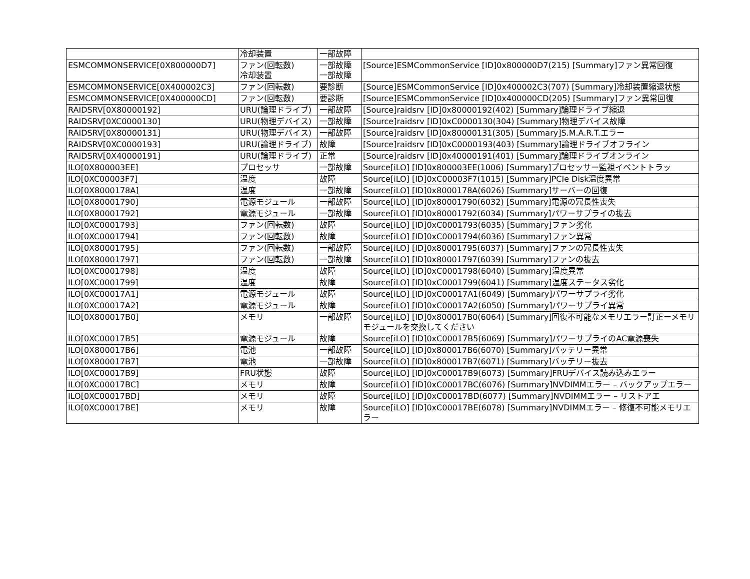| | 冷却装置 | 一部故障 | |
| ESMCOMMONSERVICE[0X800000D7] | ファン(回転数) 冷却装置 | 一部故障 一部故障 | [Source]ESMCommonService [ID]0x800000D7(215) [Summary]ファン異常回復 |
| ESMCOMMONSERVICE[0X400002C3] | ファン(回転数) | 要診断 | [Source]ESMCommonService [ID]0x400002C3(707) [Summary]冷却装置縮退状態 |
| ESMCOMMONSERVICE[0X400000CD] | ファン(回転数) | 要診断 | [Source]ESMCommonService [ID]0x400000CD(205) [Summary]ファン異常回復 |
| RAIDSRV[0X80000192] | URU(論理ドライブ) | 一部故障 | [Source]raidsrv [ID]0x80000192(402) [Summary]論理ドライブ縮退 |
| RAIDSRV[0XC0000130] | URU(物理デバイス) | 一部故障 | [Source]raidsrv [ID]0xC0000130(304) [Summary]物理デバイス故障 |
| RAIDSRV[0X80000131] | URU(物理デバイス) | 一部故障 | [Source]raidsrv [ID]0x80000131(305) [Summary]S.M.A.R.T.エラー |
| RAIDSRV[0XC0000193] | URU(論理ドライブ) | 故障 | [Source]raidsrv [ID]0xC0000193(403) [Summary]論理ドライブオフライン |
| RAIDSRV[0X40000191] | URU(論理ドライブ) | 正常 | [Source]raidsrv [ID]0x40000191(401) [Summary]論理ドライブオンライン |
| ILO[0X800003EE] | プロセッサ | 一部故障 | Source[iLO] [ID]0x800003EE(1006) [Summary]プロセッサー監視イベントトラッ |
| ILO[0XC00003F7] | 温度 | 故障 | Source[iLO] [ID]0xC00003F7(1015) [Summary]PCIe Disk温度異常 |
| ILO[0X8000178A] | 温度 | 一部故障 | Source[iLO] [ID]0x8000178A(6026) [Summary]サーバーの回復 |
| ILO[0X80001790] | 電源モジュール | 一部故障 | Source[iLO] [ID]0x80001790(6032) [Summary]電源の冗長性喪失 |
| ILO[0X80001792] | 電源モジュール | 一部故障 | Source[iLO] [ID]0x80001792(6034) [Summary]パワーサプライの抜去 |
| ILO[0XC0001793] | ファン(回転数) | 故障 | Source[iLO] [ID]0xC0001793(6035) [Summary]ファン劣化 |
| ILO[0XC0001794] | ファン(回転数) | 故障 | Source[iLO] [ID]0xC0001794(6036) [Summary]ファン異常 |
| ILO[0X80001795] | ファン(回転数) | 一部故障 | Source[iLO] [ID]0x80001795(6037) [Summary]ファンの冗長性喪失 |
| ILO[0X80001797] | ファン(回転数) | 一部故障 | Source[iLO] [ID]0x80001797(6039) [Summary]ファンの抜去 |
| ILO[0XC0001798] | 温度 | 故障 | Source[iLO] [ID]0xC0001798(6040) [Summary]温度異常 |
| ILO[0XC0001799] | 温度 | 故障 | Source[iLO] [ID]0xC0001799(6041) [Summary]温度ステータス劣化 |
| ILO[0XC00017A1] | 電源モジュール | 故障 | Source[iLO] [ID]0xC00017A1(6049) [Summary]パワーサプライ劣化 |
| ILO[0XC00017A2] | 電源モジュール | 故障 | Source[iLO] [ID]0xC00017A2(6050) [Summary]パワーサプライ異常 |
| ILO[0X800017B0] | メモリ | 一部故障 | Source[iLO] [ID]0x800017B0(6064) [Summary]回復不可能なメモリエラー訂正ーメモリモジュールを交換してください |
| ILO[0XC00017B5] | 電源モジュール | 故障 | Source[iLO] [ID]0xC00017B5(6069) [Summary]パワーサプライのAC電源喪失 |
| ILO[0X800017B6] | 電池 | 一部故障 | Source[iLO] [ID]0x800017B6(6070) [Summary]バッテリー異常 |
| ILO[0X800017B7] | 電池 | 一部故障 | Source[iLO] [ID]0x800017B7(6071) [Summary]バッテリー抜去 |
| ILO[0XC00017B9] | FRU状態 | 故障 | Source[iLO] [ID]0xC00017B9(6073) [Summary]FRUデバイス読み込みエラー |
| ILO[0XC00017BC] | メモリ | 故障 | Source[iLO] [ID]0xC00017BC(6076) [Summary]NVDIMMエラー – バックアップエラー |
| ILO[0XC00017BD] | メモリ | 故障 | Source[iLO] [ID]0xC00017BD(6077) [Summary]NVDIMMエラー – リストアエ |
| ILO[0XC00017BE] | メモリ | 故障 | Source[iLO] [ID]0xC00017BE(6078) [Summary]NVDIMMエラー – 修復不可能メモリエラー |